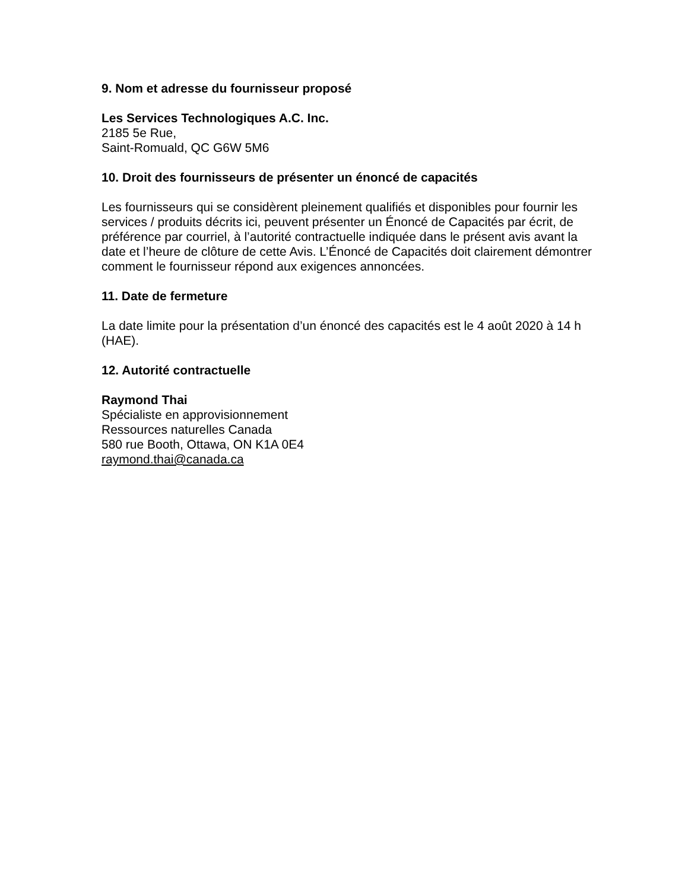9. Nom et adresse du fournisseur proposé
Les Services Technologiques A.C. Inc.
2185 5e Rue,
Saint-Romuald, QC G6W 5M6
10. Droit des fournisseurs de présenter un énoncé de capacités
Les fournisseurs qui se considèrent pleinement qualifiés et disponibles pour fournir les services / produits décrits ici, peuvent présenter un Énoncé de Capacités par écrit, de préférence par courriel, à l’autorité contractuelle indiquée dans le présent avis avant la date et l’heure de clôture de cette Avis. L’Énoncé de Capacités doit clairement démontrer comment le fournisseur répond aux exigences annoncées.
11. Date de fermeture
La date limite pour la présentation d’un énoncé des capacités est le 4 août 2020 à 14 h (HAE).
12. Autorité contractuelle
Raymond Thai
Spécialiste en approvisionnement
Ressources naturelles Canada
580 rue Booth, Ottawa, ON K1A 0E4
raymond.thai@canada.ca